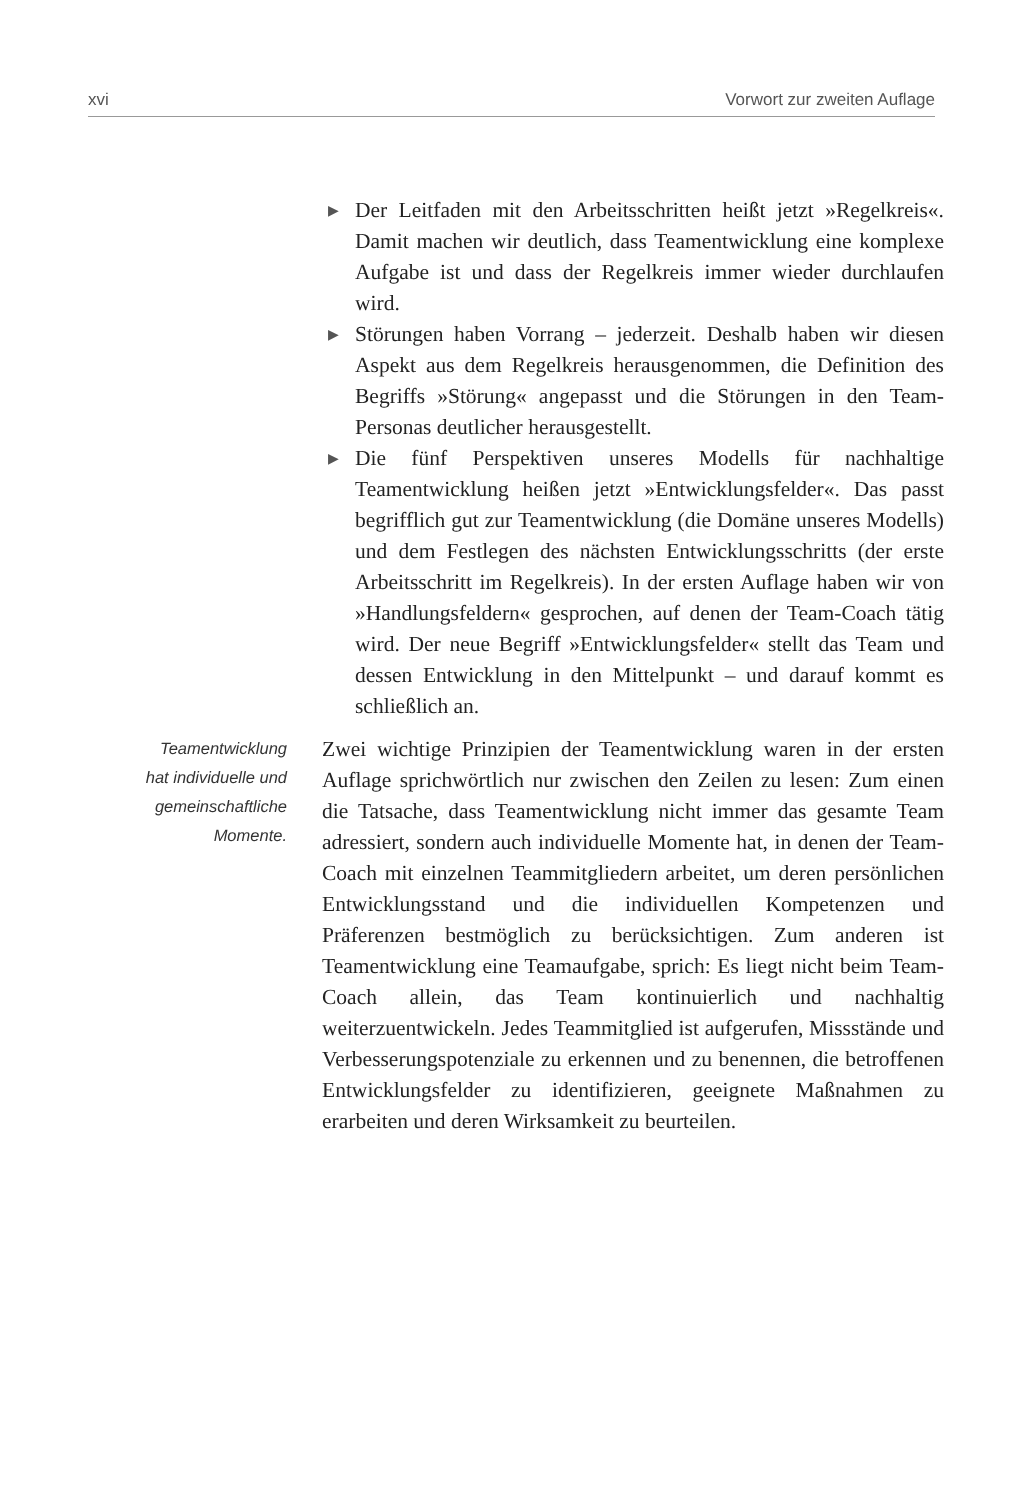xvi Vorwort zur zweiten Auflage
▶ Der Leitfaden mit den Arbeitsschritten heißt jetzt »Regelkreis«. Damit machen wir deutlich, dass Teamentwicklung eine komplexe Aufgabe ist und dass der Regelkreis immer wieder durchlaufen wird.
▶ Störungen haben Vorrang – jederzeit. Deshalb haben wir diesen Aspekt aus dem Regelkreis herausgenommen, die Definition des Begriffs »Störung« angepasst und die Störungen in den Team-Personas deutlicher herausgestellt.
▶ Die fünf Perspektiven unseres Modells für nachhaltige Teamentwicklung heißen jetzt »Entwicklungsfelder«. Das passt begrifflich gut zur Teamentwicklung (die Domäne unseres Modells) und dem Festlegen des nächsten Entwicklungsschritts (der erste Arbeitsschritt im Regelkreis). In der ersten Auflage haben wir von »Handlungsfeldern« gesprochen, auf denen der Team-Coach tätig wird. Der neue Begriff »Entwicklungsfelder« stellt das Team und dessen Entwicklung in den Mittelpunkt – und darauf kommt es schließlich an.
Teamentwicklung
hat individuelle und
gemeinschaftliche
Momente.
Zwei wichtige Prinzipien der Teamentwicklung waren in der ersten Auflage sprichwörtlich nur zwischen den Zeilen zu lesen: Zum einen die Tatsache, dass Teamentwicklung nicht immer das gesamte Team adressiert, sondern auch individuelle Momente hat, in denen der Team-Coach mit einzelnen Teammitgliedern arbeitet, um deren persönlichen Entwicklungsstand und die individuellen Kompetenzen und Präferenzen bestmöglich zu berücksichtigen. Zum anderen ist Teamentwicklung eine Teamaufgabe, sprich: Es liegt nicht beim Team-Coach allein, das Team kontinuierlich und nachhaltig weiterzuentwickeln. Jedes Teammitglied ist aufgerufen, Missstände und Verbesserungspotenziale zu erkennen und zu benennen, die betroffenen Entwicklungsfelder zu identifizieren, geeignete Maßnahmen zu erarbeiten und deren Wirksamkeit zu beurteilen.